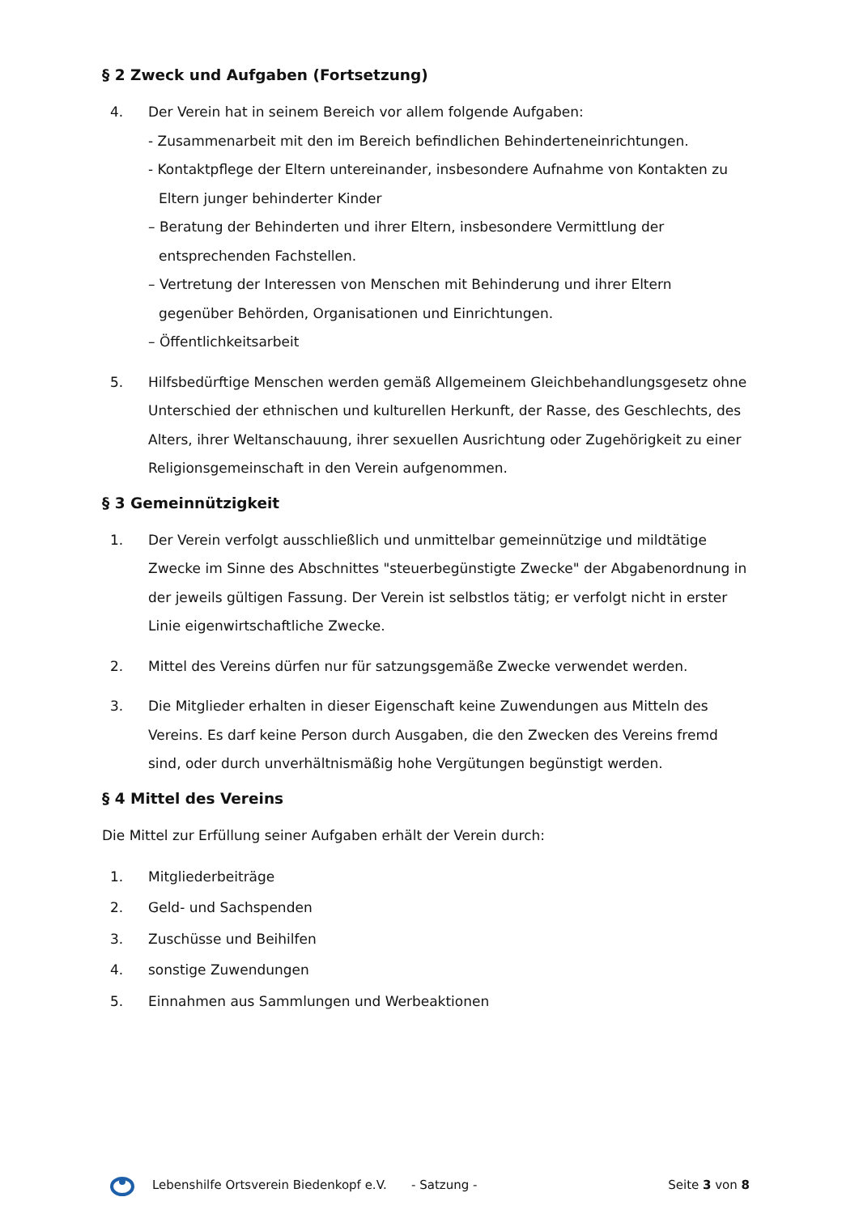§ 2 Zweck und Aufgaben (Fortsetzung)
4. Der Verein hat in seinem Bereich vor allem folgende Aufgaben:
- Zusammenarbeit mit den im Bereich befindlichen Behinderteneinrichtungen.
- Kontaktpflege der Eltern untereinander, insbesondere Aufnahme von Kontakten zu Eltern junger behinderter Kinder
– Beratung der Behinderten und ihrer Eltern, insbesondere Vermittlung der entsprechenden Fachstellen.
– Vertretung der Interessen von Menschen mit Behinderung und ihrer Eltern gegenüber Behörden, Organisationen und Einrichtungen.
– Öffentlichkeitsarbeit
5. Hilfsbedürftige Menschen werden gemäß Allgemeinem Gleichbehandlungsgesetz ohne Unterschied der ethnischen und kulturellen Herkunft, der Rasse, des Geschlechts, des Alters, ihrer Weltanschauung, ihrer sexuellen Ausrichtung oder Zugehörigkeit zu einer Religionsgemeinschaft in den Verein aufgenommen.
§ 3 Gemeinnützigkeit
1. Der Verein verfolgt ausschließlich und unmittelbar gemeinnützige und mildtätige Zwecke im Sinne des Abschnittes "steuerbegünstigte Zwecke" der Abgabenordnung in der jeweils gültigen Fassung. Der Verein ist selbstlos tätig; er verfolgt nicht in erster Linie eigenwirtschaftliche Zwecke.
2. Mittel des Vereins dürfen nur für satzungsgemäße Zwecke verwendet werden.
3. Die Mitglieder erhalten in dieser Eigenschaft keine Zuwendungen aus Mitteln des Vereins. Es darf keine Person durch Ausgaben, die den Zwecken des Vereins fremd sind, oder durch unverhältnismäßig hohe Vergütungen begünstigt werden.
§ 4 Mittel des Vereins
Die Mittel zur Erfüllung seiner Aufgaben erhält der Verein durch:
1. Mitgliederbeiträge
2. Geld- und Sachspenden
3. Zuschüsse und Beihilfen
4. sonstige Zuwendungen
5. Einnahmen aus Sammlungen und Werbeaktionen
Lebenshilfe Ortsverein Biedenkopf e.V. - Satzung - Seite 3 von 8